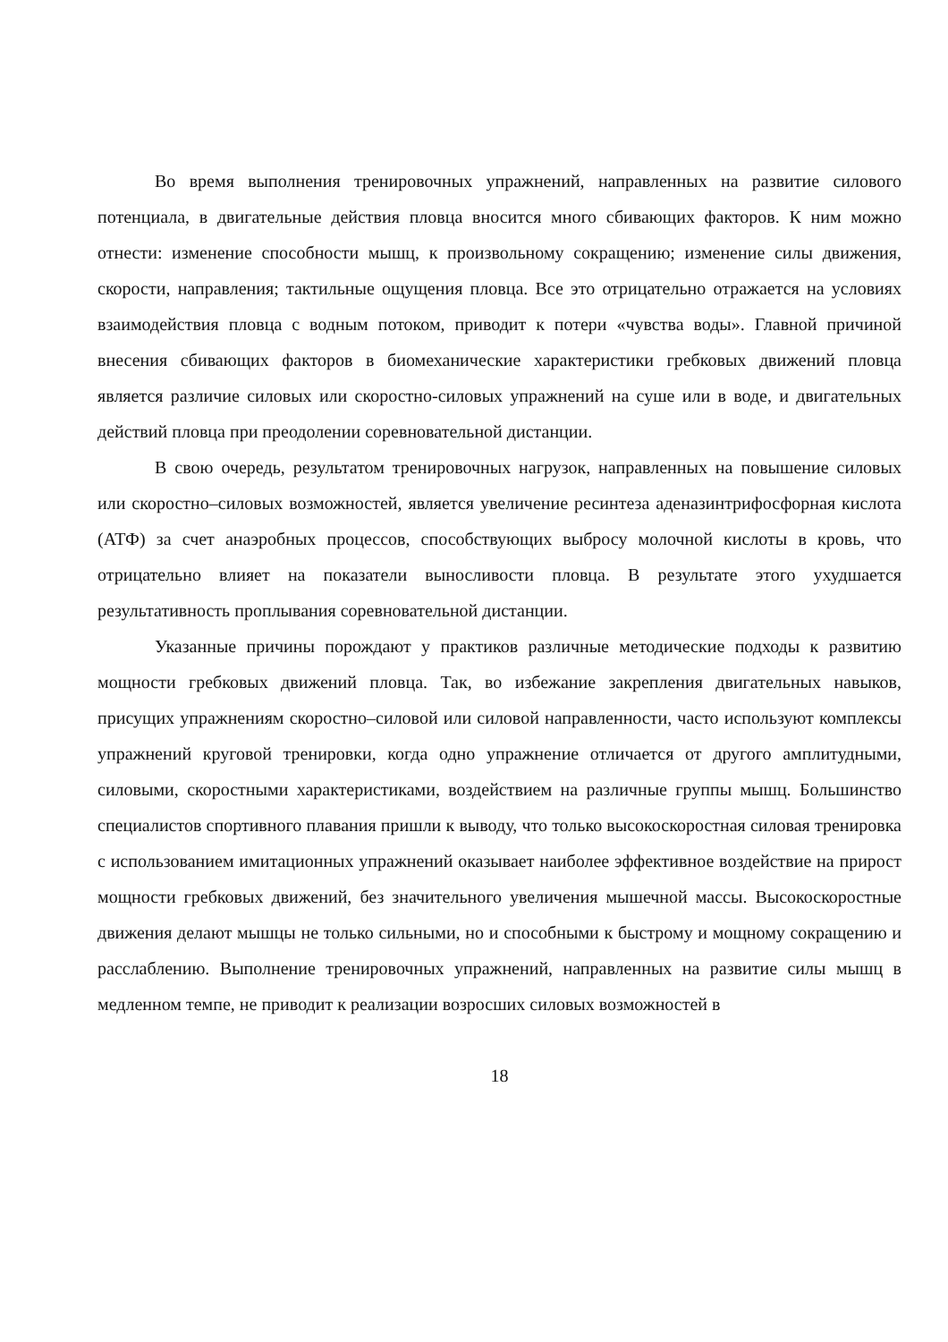Во время выполнения тренировочных упражнений, направленных на развитие силового потенциала, в двигательные действия пловца вносится много сбивающих факторов. К ним можно отнести: изменение способности мышц, к произвольному сокращению; изменение силы движения, скорости, направления; тактильные ощущения пловца. Все это отрицательно отражается на условиях взаимодействия пловца с водным потоком, приводит к потери «чувства воды». Главной причиной внесения сбивающих факторов в биомеханические характеристики гребковых движений пловца является различие силовых или скоростно-силовых упражнений на суше или в воде, и двигательных действий пловца при преодолении соревновательной дистанции.
В свою очередь, результатом тренировочных нагрузок, направленных на повышение силовых или скоростно–силовых возможностей, является увеличение ресинтеза аденазинтрифосфорная кислота (АТФ) за счет анаэробных процессов, способствующих выбросу молочной кислоты в кровь, что отрицательно влияет на показатели выносливости пловца. В результате этого ухудшается результативность проплывания соревновательной дистанции.
Указанные причины порождают у практиков различные методические подходы к развитию мощности гребковых движений пловца. Так, во избежание закрепления двигательных навыков, присущих упражнениям скоростно–силовой или силовой направленности, часто используют комплексы упражнений круговой тренировки, когда одно упражнение отличается от другого амплитудными, силовыми, скоростными характеристиками, воздействием на различные группы мышц. Большинство специалистов спортивного плавания пришли к выводу, что только высокоскоростная силовая тренировка с использованием имитационных упражнений оказывает наиболее эффективное воздействие на прирост мощности гребковых движений, без значительного увеличения мышечной массы. Высокоскоростные движения делают мышцы не только сильными, но и способными к быстрому и мощному сокращению и расслаблению. Выполнение тренировочных упражнений, направленных на развитие силы мышц в медленном темпе, не приводит к реализации возросших силовых возможностей в
18